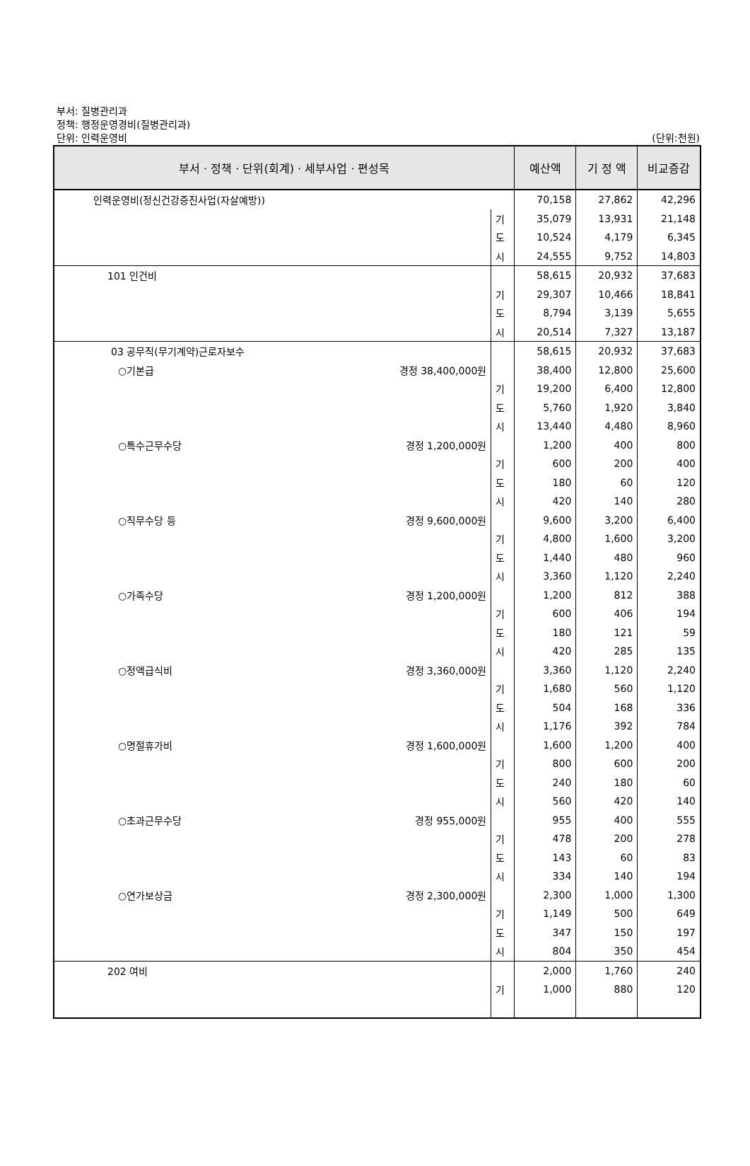부서: 질병관리과
정책: 행정운영경비(질병관리과)
단위: 인력운영비
(단위:천원)
| 부서 · 정책 · 단위(회계) · 세부사업 · 편성목 | | | 예산액 | 기 정 액 | 비교증감 |
| --- | --- | --- | --- | --- | --- |
| 인력운영비(정신건강증진사업(자살예방)) | | | 70,158 | 27,862 | 42,296 |
| | | 기 | 35,079 | 13,931 | 21,148 |
| | | 도 | 10,524 | 4,179 | 6,345 |
| | | 시 | 24,555 | 9,752 | 14,803 |
| 101 인건비 | | | 58,615 | 20,932 | 37,683 |
| | | 기 | 29,307 | 10,466 | 18,841 |
| | | 도 | 8,794 | 3,139 | 5,655 |
| | | 시 | 20,514 | 7,327 | 13,187 |
| 03 공무직(무기계약)근로자보수 | | | 58,615 | 20,932 | 37,683 |
| ○기본급 | 경정 38,400,000원 | | 38,400 | 12,800 | 25,600 |
| | | 기 | 19,200 | 6,400 | 12,800 |
| | | 도 | 5,760 | 1,920 | 3,840 |
| | | 시 | 13,440 | 4,480 | 8,960 |
| ○특수근무수당 | 경정 1,200,000원 | | 1,200 | 400 | 800 |
| | | 기 | 600 | 200 | 400 |
| | | 도 | 180 | 60 | 120 |
| | | 시 | 420 | 140 | 280 |
| ○직무수당 등 | 경정 9,600,000원 | | 9,600 | 3,200 | 6,400 |
| | | 기 | 4,800 | 1,600 | 3,200 |
| | | 도 | 1,440 | 480 | 960 |
| | | 시 | 3,360 | 1,120 | 2,240 |
| ○가족수당 | 경정 1,200,000원 | | 1,200 | 812 | 388 |
| | | 기 | 600 | 406 | 194 |
| | | 도 | 180 | 121 | 59 |
| | | 시 | 420 | 285 | 135 |
| ○정액급식비 | 경정 3,360,000원 | | 3,360 | 1,120 | 2,240 |
| | | 기 | 1,680 | 560 | 1,120 |
| | | 도 | 504 | 168 | 336 |
| | | 시 | 1,176 | 392 | 784 |
| ○명절휴가비 | 경정 1,600,000원 | | 1,600 | 1,200 | 400 |
| | | 기 | 800 | 600 | 200 |
| | | 도 | 240 | 180 | 60 |
| | | 시 | 560 | 420 | 140 |
| ○초과근무수당 | 경정 955,000원 | | 955 | 400 | 555 |
| | | 기 | 478 | 200 | 278 |
| | | 도 | 143 | 60 | 83 |
| | | 시 | 334 | 140 | 194 |
| ○연가보상금 | 경정 2,300,000원 | | 2,300 | 1,000 | 1,300 |
| | | 기 | 1,149 | 500 | 649 |
| | | 도 | 347 | 150 | 197 |
| | | 시 | 804 | 350 | 454 |
| 202 여비 | | | 2,000 | 1,760 | 240 |
| | | 기 | 1,000 | 880 | 120 |